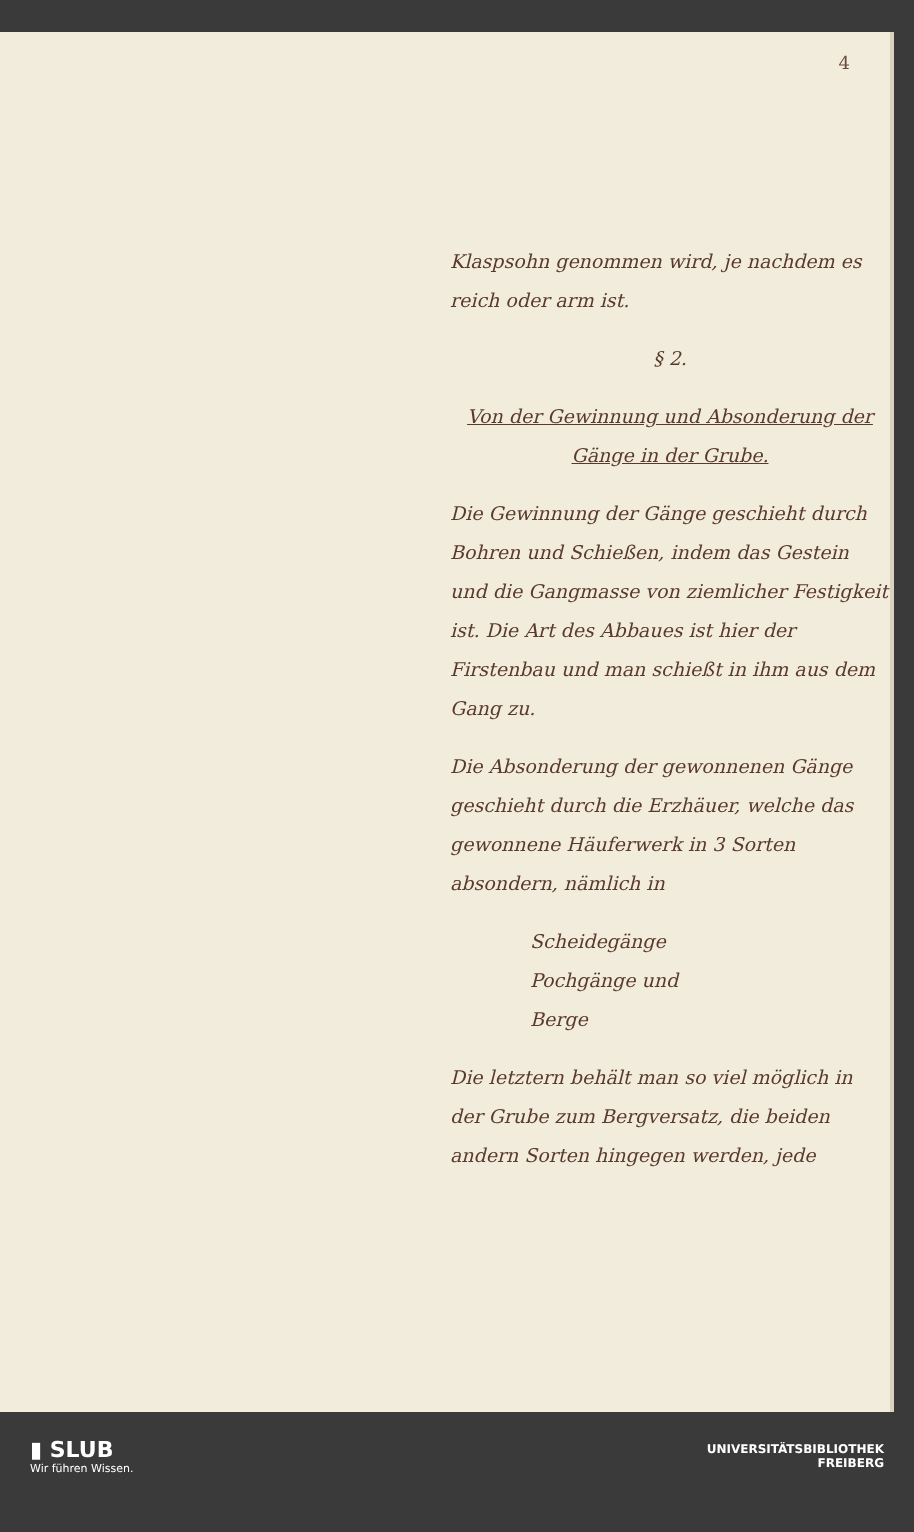4
Klaspsohn genommen wird, je nachdem es reich oder arm ist.
§ 2.
Von der Gewinnung und Absonderung der Gänge in der Grube.
Die Gewinnung der Gänge geschieht durch Bohren und Schießen, indem das Gestein und die Gangmasse von ziemlicher Festigkeit ist. Die Art des Abbaues ist hier der Firstenbau und man schießt in ihm aus dem Gang zu.
Die Absonderung der gewonnenen Gänge geschieht durch die Erzhäuer, welche das gewonnene Häuferwerk in 3 Sorten absondern, nämlich in
Scheidegänge
Pochgänge und
Berge
Die letztern behält man so viel möglich in der Grube zum Bergversatz, die beiden andern Sorten hingegen werden, jede
▮ SLUB
Wir führen Wissen.
UNIVERSITÄTSBIBLIOTHEK
FREIBERG